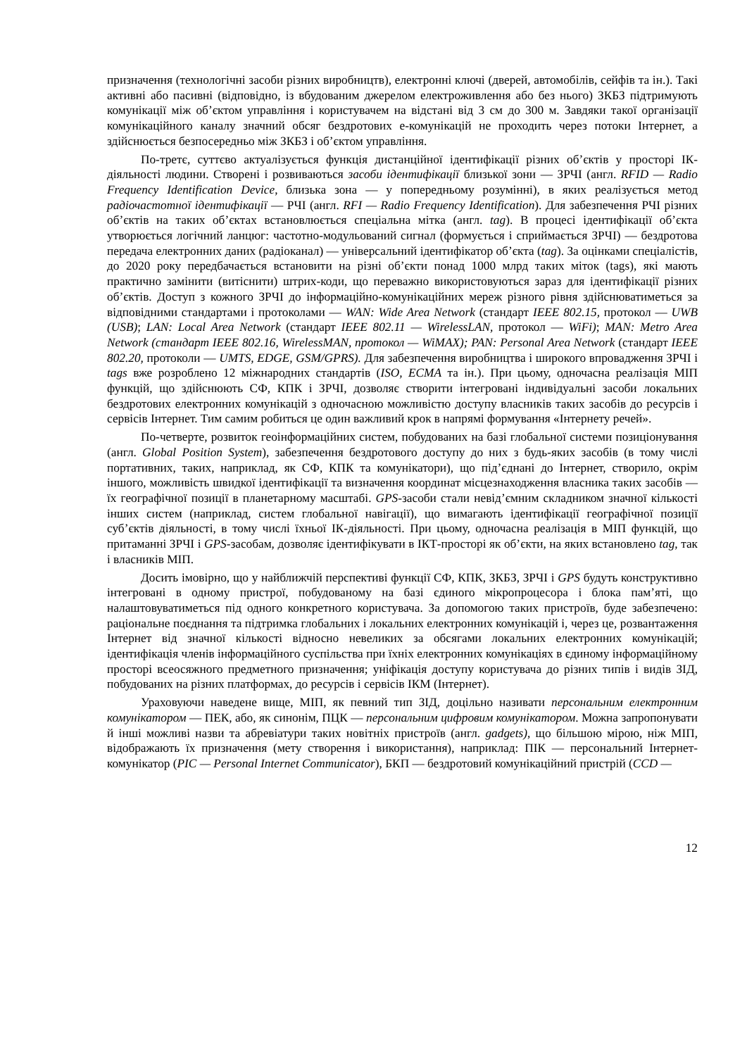призначення (технологічні засоби різних виробництв), електронні ключі (дверей, автомобілів, сейфів та ін.). Такі активні або пасивні (відповідно, із вбудованим джерелом електроживлення або без нього) ЗКБЗ підтримують комунікації між об’єктом управління і користувачем на відстані від 3 см до 300 м. Завдяки такої організації комунікаційного каналу значний обсяг бездротових е-комунікацій не проходить через потоки Інтернет, а здійснюється безпосередньо між ЗКБЗ і об’єктом управління.
По-третє, суттєво актуалізується функція дистанційної ідентифікації різних об’єктів у просторі ІК-діяльності людини. Створені і розвиваються засоби ідентифікації близької зони — ЗРЧІ (англ. RFID — Radio Frequency Identification Device, близька зона — у попередньому розумінні), в яких реалізується метод радіочастотної ідентифікації — РЧІ (англ. RFI — Radio Frequency Identification). Для забезпечення РЧІ різних об’єктів на таких об’єктах встановлюється спеціальна мітка (англ. tag). В процесі ідентифікації об’єкта утворюється логічний ланцюг: частотно-модульований сигнал (формується і сприймається ЗРЧІ) — бездротова передача електронних даних (радіоканал) — універсальний ідентифікатор об’єкта (tag). За оцінками спеціалістів, до 2020 року передбачається встановити на різні об’єкти понад 1000 млрд таких міток (tags), які мають практично замінити (витіснити) штрих-коди, що переважно використовуються зараз для ідентифікації різних об’єктів. Доступ з кожного ЗРЧІ до інформаційно-комунікаційних мереж різного рівня здійснюватиметься за відповідними стандартами і протоколами — WAN: Wide Area Network (стандарт IEEE 802.15, протокол — UWB (USB); LAN: Local Area Network (стандарт IEEE 802.11 — WirelessLAN, протокол — WiFi); MAN: Metro Area Network (стандарт IEEE 802.16, WirelessMAN, протокол — WiMAX); PAN: Personal Area Network (стандарт IEEE 802.20, протоколи — UMTS, EDGE, GSM/GPRS). Для забезпечення виробництва і широкого впровадження ЗРЧІ і tags вже розроблено 12 міжнародних стандартів (ISO, ECMA та ін.). При цьому, одночасна реалізація МІП функцій, що здійснюють СФ, КПК і ЗРЧІ, дозволяє створити інтегровані індивідуальні засоби локальних бездротових електронних комунікацій з одночасною можливістю доступу власників таких засобів до ресурсів і сервісів Інтернет. Тим самим робиться це один важливий крок в напрямі формування «Інтернету речей».
По-четверте, розвиток геоінформаційних систем, побудованих на базі глобальної системи позиціонування (англ. Global Position System), забезпечення бездротового доступу до них з будь-яких засобів (в тому числі портативних, таких, наприклад, як СФ, КПК та комунікатори), що під’єднані до Інтернет, створило, окрім іншого, можливість швидкої ідентифікації та визначення координат місцезнаходження власника таких засобів — їх географічної позиції в планетарному масштабі. GPS-засоби стали невід’ємним складником значної кількості інших систем (наприклад, систем глобальної навігації), що вимагають ідентифікації географічної позиції суб’єктів діяльності, в тому числі їхньої ІК-діяльності. При цьому, одночасна реалізація в МІП функцій, що притаманні ЗРЧІ і GPS-засобам, дозволяє ідентифікувати в ІКТ-просторі як об’єкти, на яких встановлено tag, так і власників МІП.
Досить імовірно, що у найближчій перспективі функції СФ, КПК, ЗКБЗ, ЗРЧІ і GPS будуть конструктивно інтегровані в одному пристрої, побудованому на базі єдиного мікропроцесора і блока пам’яті, що налаштовуватиметься під одного конкретного користувача. За допомогою таких пристроїв, буде забезпечено: раціональне поєднання та підтримка глобальних і локальних електронних комунікацій і, через це, розвантаження Інтернет від значної кількості відносно невеликих за обсягами локальних електронних комунікацій; ідентифікація членів інформаційного суспільства при їхніх електронних комунікаціях в єдиному інформаційному просторі всеосяжного предметного призначення; уніфікація доступу користувача до різних типів і видів ЗІД, побудованих на різних платформах, до ресурсів і сервісів ІКМ (Інтернет).
Ураховуючи наведене вище, МІП, як певний тип ЗІД, доцільно називати персональним електронним комунікатором — ПЕК, або, як синонім, ПЦК — персональним цифровим комунікатором. Можна запропонувати й інші можливі назви та абревіатури таких новітніх пристроїв (англ. gadgets), що більшою мірою, ніж МІП, відображають їх призначення (мету створення і використання), наприклад: ПІК — персональний Інтернет-комунікатор (PIC — Personal Internet Communicator), БКП — бездротовий комунікаційний пристрій (CCD —
12